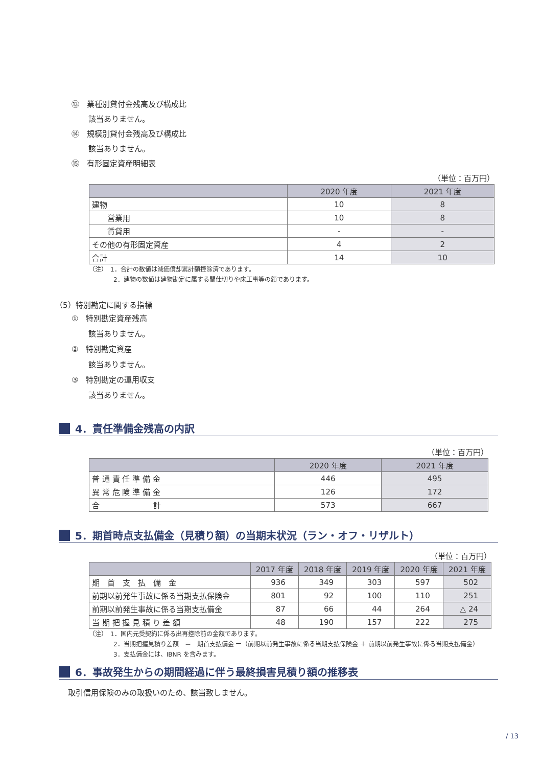⑬　業種別貸付金残高及び構成比
該当ありません。
⑭　規模別貸付金残高及び構成比
該当ありません。
⑮　有形固定資産明細表
（単位：百万円）
| | 2020 年度 | 2021 年度 |
| --- | --- | --- |
| 建物 | 10 | 8 |
| 営業用 | 10 | 8 |
| 賃貸用 | - | - |
| その他の有形固定資産 | 4 | 2 |
| 合計 | 14 | 10 |
（注）　1．合計の数値は減価償却累計額控除済であります。
　　　　2．建物の数値は建物勘定に属する間仕切りや床工事等の額であります。
（5）特別勘定に関する指標
①　特別勘定資産残高
該当ありません。
②　特別勘定資産
該当ありません。
③　特別勘定の運用収支
該当ありません。
4．責任準備金残高の内訳
（単位：百万円）
| | 2020 年度 | 2021 年度 |
| --- | --- | --- |
| 普 通 責 任 準 備 金 | 446 | 495 |
| 異 常 危 険 準 備 金 | 126 | 172 |
| 合 計 | 573 | 667 |
5．期首時点支払備金（見積り額）の当期末状況（ラン・オフ・リザルト）
（単位：百万円）
| | 2017 年度 | 2018 年度 | 2019 年度 | 2020 年度 | 2021 年度 |
| --- | --- | --- | --- | --- | --- |
| 期 首 支 払 備 金 | 936 | 349 | 303 | 597 | 502 |
| 前期以前発生事故に係る当期支払保険金 | 801 | 92 | 100 | 110 | 251 |
| 前期以前発生事故に係る当期支払備金 | 87 | 66 | 44 | 264 | △ 24 |
| 当 期 把 握 見 積 り 差 額 | 48 | 190 | 157 | 222 | 275 |
（注）　1．国内元受契約に係る出再控除前の金額であります。
　　　　2．当期把握見積り差額　＝　期首支払備金 ー（前期以前発生事故に係る当期支払保険金 ＋ 前期以前発生事故に係る当期支払備金）
　　　　3．支払備金には、IBNR を含みます。
6．事故発生からの期間経過に伴う最終損害見積り額の推移表
取引信用保険のみの取扱いのため、該当致しません。
/ 13